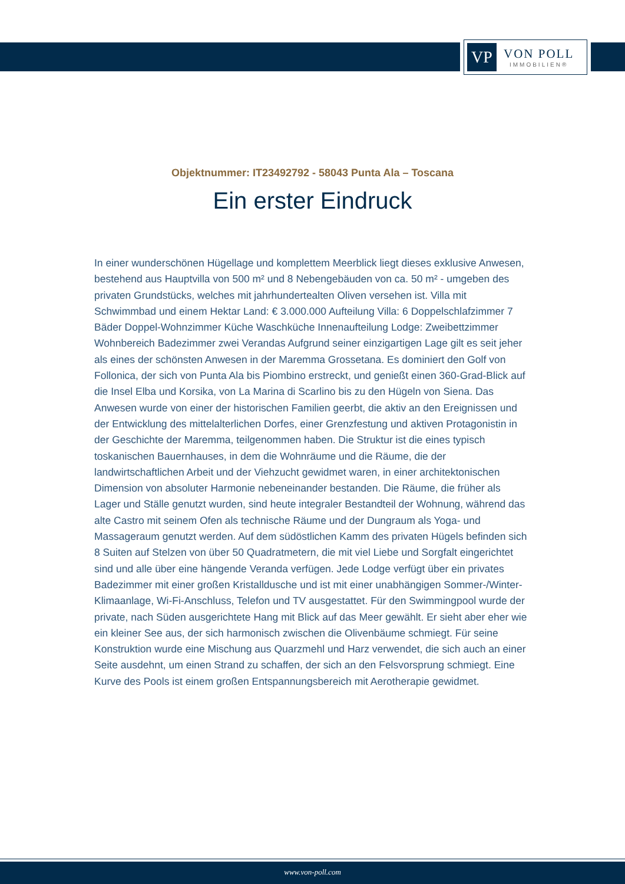VP
VON POLL
IMMOBILIEN®
Objektnummer: IT23492792 - 58043 Punta Ala – Toscana
Ein erster Eindruck
In einer wunderschönen Hügellage und komplettem Meerblick liegt dieses exklusive Anwesen, bestehend aus Hauptvilla von 500 m² und 8 Nebengebäuden von ca. 50 m² - umgeben des privaten Grundstücks, welches mit jahrhundertealten Oliven versehen ist. Villa mit Schwimmbad und einem Hektar Land: € 3.000.000 Aufteilung Villa: 6 Doppelschlafzimmer 7 Bäder Doppel-Wohnzimmer Küche Waschküche Innenaufteilung Lodge: Zweibettzimmer Wohnbereich Badezimmer zwei Verandas Aufgrund seiner einzigartigen Lage gilt es seit jeher als eines der schönsten Anwesen in der Maremma Grossetana. Es dominiert den Golf von Follonica, der sich von Punta Ala bis Piombino erstreckt, und genießt einen 360-Grad-Blick auf die Insel Elba und Korsika, von La Marina di Scarlino bis zu den Hügeln von Siena. Das Anwesen wurde von einer der historischen Familien geerbt, die aktiv an den Ereignissen und der Entwicklung des mittelalterlichen Dorfes, einer Grenzfestung und aktiven Protagonistin in der Geschichte der Maremma, teilgenommen haben. Die Struktur ist die eines typisch toskanischen Bauernhauses, in dem die Wohnräume und die Räume, die der landwirtschaftlichen Arbeit und der Viehzucht gewidmet waren, in einer architektonischen Dimension von absoluter Harmonie nebeneinander bestanden. Die Räume, die früher als Lager und Ställe genutzt wurden, sind heute integraler Bestandteil der Wohnung, während das alte Castro mit seinem Ofen als technische Räume und der Dungraum als Yoga- und Massageraum genutzt werden. Auf dem südöstlichen Kamm des privaten Hügels befinden sich 8 Suiten auf Stelzen von über 50 Quadratmetern, die mit viel Liebe und Sorgfalt eingerichtet sind und alle über eine hängende Veranda verfügen. Jede Lodge verfügt über ein privates Badezimmer mit einer großen Kristalldusche und ist mit einer unabhängigen Sommer-/Winter-Klimaanlage, Wi-Fi-Anschluss, Telefon und TV ausgestattet. Für den Swimmingpool wurde der private, nach Süden ausgerichtete Hang mit Blick auf das Meer gewählt. Er sieht aber eher wie ein kleiner See aus, der sich harmonisch zwischen die Olivenbäume schmiegt. Für seine Konstruktion wurde eine Mischung aus Quarzmehl und Harz verwendet, die sich auch an einer Seite ausdehnt, um einen Strand zu schaffen, der sich an den Felsvorsprung schmiegt. Eine Kurve des Pools ist einem großen Entspannungsbereich mit Aerotherapie gewidmet.
www.von-poll.com